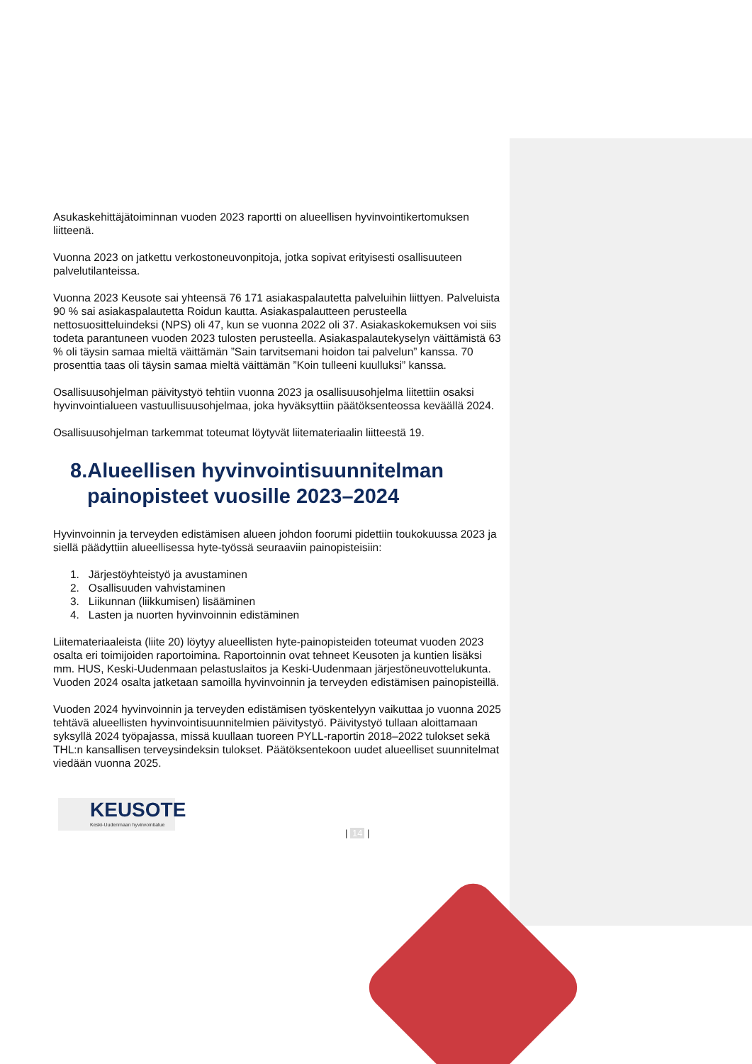Asukaskehittäjätoiminnan vuoden 2023 raportti on alueellisen hyvinvointikertomuksen liitteenä.
Vuonna 2023 on jatkettu verkostoneuvonpitoja, jotka sopivat erityisesti osallisuuteen palvelutilanteissa.
Vuonna 2023 Keusote sai yhteensä 76 171 asiakaspalautetta palveluihin liittyen. Palveluista 90 % sai asiakaspalautetta Roidun kautta. Asiakaspalautteen perusteella nettosuositteluindeksi (NPS) oli 47, kun se vuonna 2022 oli 37. Asiakaskokemuksen voi siis todeta parantuneen vuoden 2023 tulosten perusteella. Asiakaspalautekyselyn väittämistä 63 % oli täysin samaa mieltä väittämän ”Sain tarvitsemani hoidon tai palvelun” kanssa. 70 prosenttia taas oli täysin samaa mieltä väittämän ”Koin tulleeni kuulluksi” kanssa.
Osallisuusohjelman päivitystyö tehtiin vuonna 2023 ja osallisuusohjelma liitettiin osaksi hyvinvointialueen vastuullisuusohjelmaa, joka hyväksyttiin päätöksenteossa keväällä 2024.
Osallisuusohjelman tarkemmat toteumat löytyvät liitemateriaalin liitteestä 19.
8.Alueellisen hyvinvointisuunnitelman painopisteet vuosille 2023–2024
Hyvinvoinnin ja terveyden edistämisen alueen johdon foorumi pidettiin toukokuussa 2023 ja siellä päädyttiin alueellisessa hyte-työssä seuraaviin painopisteisiin:
1. Järjestöyhteistyö ja avustaminen
2. Osallisuuden vahvistaminen
3. Liikunnan (liikkumisen) lisääminen
4. Lasten ja nuorten hyvinvoinnin edistäminen
Liitemateriaaleista (liite 20) löytyy alueellisten hyte-painopisteiden toteumat vuoden 2023 osalta eri toimijoiden raportoimina. Raportoinnin ovat tehneet Keusoten ja kuntien lisäksi mm. HUS, Keski-Uudenmaan pelastuslaitos ja Keski-Uudenmaan järjestöneuvottelukunta. Vuoden 2024 osalta jatketaan samoilla hyvinvoinnin ja terveyden edistämisen painopisteillä.
Vuoden 2024 hyvinvoinnin ja terveyden edistämisen työskentelyyn vaikuttaa jo vuonna 2025 tehtävä alueellisten hyvinvointisuunnitelmien päivitystyö. Päivitystyö tullaan aloittamaan syksyllä 2024 työpajassa, missä kuullaan tuoreen PYLL-raportin 2018–2022 tulokset sekä THL:n kansallisen terveysindeksin tulokset. Päätöksentekoon uudet alueelliset suunnitelmat viedään vuonna 2025.
KEUSOTE
Keski-Uudenmaan hyvinvointialue
| 14 |